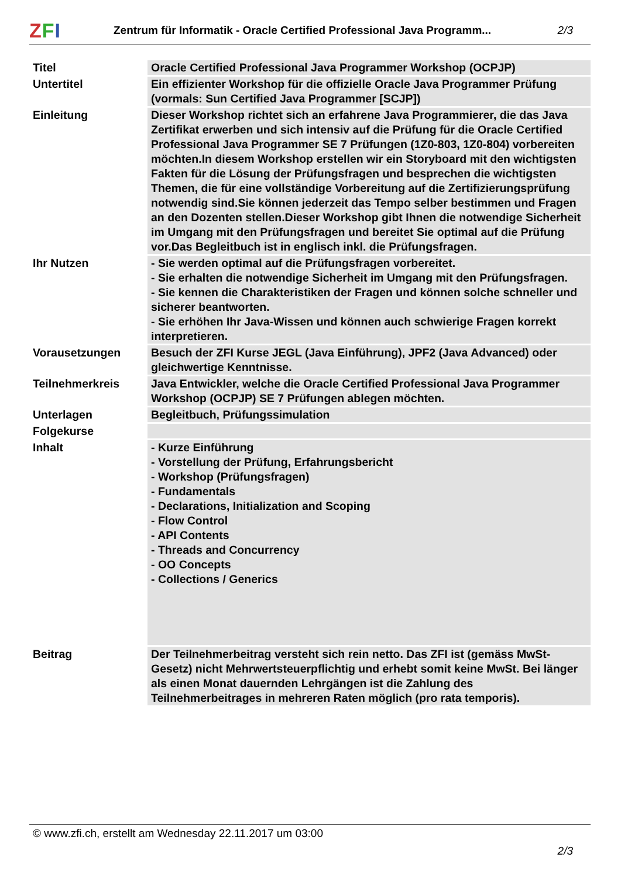ZFI
Zentrum für Informatik - Oracle Certified Professional Java Programm...
2/3
| Titel | Oracle Certified Professional Java Programmer Workshop (OCPJP) |
| Untertitel | Ein effizienter Workshop für die offizielle Oracle Java Programmer Prüfung (vormals: Sun Certified Java Programmer [SCJP]) |
| Einleitung | Dieser Workshop richtet sich an erfahrene Java Programmierer, die das Java Zertifikat erwerben und sich intensiv auf die Prüfung für die Oracle Certified Professional Java Programmer SE 7 Prüfungen (1Z0-803, 1Z0-804) vorbereiten möchten.In diesem Workshop erstellen wir ein Storyboard mit den wichtigsten Fakten für die Lösung der Prüfungsfragen und besprechen die wichtigsten Themen, die für eine vollständige Vorbereitung auf die Zertifizierungsprüfung notwendig sind.Sie können jederzeit das Tempo selber bestimmen und Fragen an den Dozenten stellen.Dieser Workshop gibt Ihnen die notwendige Sicherheit im Umgang mit den Prüfungsfragen und bereitet Sie optimal auf die Prüfung vor.Das Begleitbuch ist in englisch inkl. die Prüfungsfragen. |
| Ihr Nutzen | - Sie werden optimal auf die Prüfungsfragen vorbereitet. - Sie erhalten die notwendige Sicherheit im Umgang mit den Prüfungsfragen. - Sie kennen die Charakteristiken der Fragen und können solche schneller und sicherer beantworten. - Sie erhöhen Ihr Java-Wissen und können auch schwierige Fragen korrekt interpretieren. |
| Vorausetzungen | Besuch der ZFI Kurse JEGL (Java Einführung), JPF2 (Java Advanced) oder gleichwertige Kenntnisse. |
| Teilnehmerkreis | Java Entwickler, welche die Oracle Certified Professional Java Programmer Workshop (OCPJP) SE 7 Prüfungen ablegen möchten. |
| Unterlagen | Begleitbuch, Prüfungssimulation |
| Folgekurse | |
| Inhalt | - Kurze Einführung - Vorstellung der Prüfung, Erfahrungsbericht - Workshop (Prüfungsfragen) - Fundamentals - Declarations, Initialization and Scoping - Flow Control - API Contents - Threads and Concurrency - OO Concepts - Collections / Generics |
| Beitrag | Der Teilnehmerbeitrag versteht sich rein netto. Das ZFI ist (gemäss MwSt-Gesetz) nicht Mehrwertsteuerpflichtig und erhebt somit keine MwSt. Bei länger als einen Monat dauernden Lehrgängen ist die Zahlung des Teilnehmerbeitrages in mehreren Raten möglich (pro rata temporis). |
© www.zfi.ch, erstellt am Wednesday 22.11.2017 um 03:00
2/3